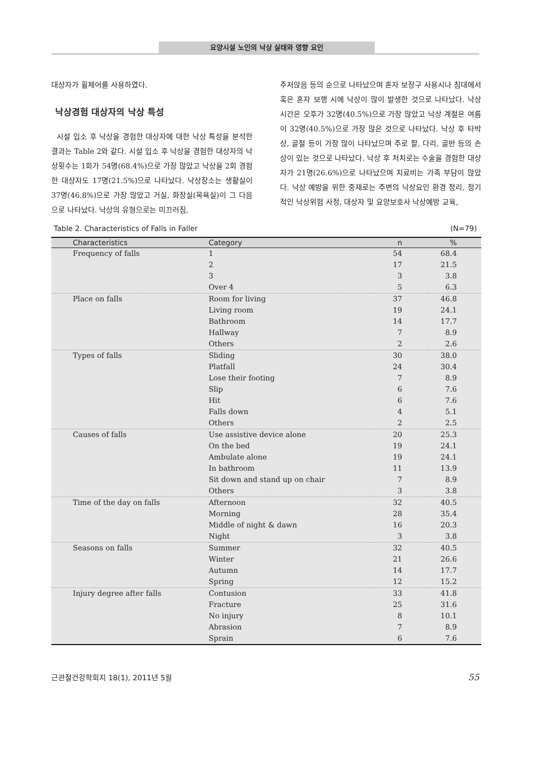요양시설 노인의 낙상 실태와 영향 요인
대상자가 휠체어를 사용하였다.
낙상경험 대상자의 낙상 특성
시설 입소 후 낙상을 경험한 대상자에 대한 낙상 특성을 분석한 결과는 Table 2와 같다. 시설 입소 후 낙상을 경험한 대상자의 낙상횟수는 1회가 54명(68.4%)으로 가장 많았고 낙상을 2회 경험한 대상자도 17명(21.5%)으로 나타났다. 낙상장소는 생활실이 37명(46.8%)으로 가장 많았고 거실, 화장실(목욕실)이 그 다음으로 나타났다. 낙상의 유형으로는 미끄러짐,
주저앉음 등의 순으로 나타났으며 혼자 보장구 사용시나 침대에서 혹은 혼자 보행 시에 낙상이 많이 발생한 것으로 나타났다. 낙상 시간은 오후가 32명(40.5%)으로 가장 많았고 낙상 계절은 여름이 32명(40.5%)으로 가장 많은 것으로 나타났다. 낙상 후 타박상, 골절 등이 가장 많이 나타났으며 주로 팔, 다리, 골반 등의 손상이 있는 것으로 나타났다. 낙상 후 처치로는 수술을 경험한 대상자가 21명(26.6%)으로 나타났으며 치료비는 가족 부담이 많았다. 낙상 예방을 위한 중재로는 주변의 낙상요인 환경 정리, 정기적인 낙상위험 사정, 대상자 및 요양보호사 낙상예방 교육,
Table 2. Characteristics of Falls in Faller (N=79)
| Characteristics | Category | n | % |
| --- | --- | --- | --- |
| Frequency of falls | 1 | 54 | 68.4 |
| | 2 | 17 | 21.5 |
| | 3 | 3 | 3.8 |
| | Over 4 | 5 | 6.3 |
| Place on falls | Room for living | 37 | 46.8 |
| | Living room | 19 | 24.1 |
| | Bathroom | 14 | 17.7 |
| | Hallway | 7 | 8.9 |
| | Others | 2 | 2.6 |
| Types of falls | Sliding | 30 | 38.0 |
| | Platfall | 24 | 30.4 |
| | Lose their footing | 7 | 8.9 |
| | Slip | 6 | 7.6 |
| | Hit | 6 | 7.6 |
| | Falls down | 4 | 5.1 |
| | Others | 2 | 2.5 |
| Causes of falls | Use assistive device alone | 20 | 25.3 |
| | On the bed | 19 | 24.1 |
| | Ambulate alone | 19 | 24.1 |
| | In bathroom | 11 | 13.9 |
| | Sit down and stand up on chair | 7 | 8.9 |
| | Others | 3 | 3.8 |
| Time of the day on falls | Afternoon | 32 | 40.5 |
| | Morning | 28 | 35.4 |
| | Middle of night & dawn | 16 | 20.3 |
| | Night | 3 | 3.8 |
| Seasons on falls | Summer | 32 | 40.5 |
| | Winter | 21 | 26.6 |
| | Autumn | 14 | 17.7 |
| | Spring | 12 | 15.2 |
| Injury degree after falls | Contusion | 33 | 41.8 |
| | Fracture | 25 | 31.6 |
| | No injury | 8 | 10.1 |
| | Abrasion | 7 | 8.9 |
| | Sprain | 6 | 7.6 |
근관절건강학회지 18(1), 2011년 5월 55